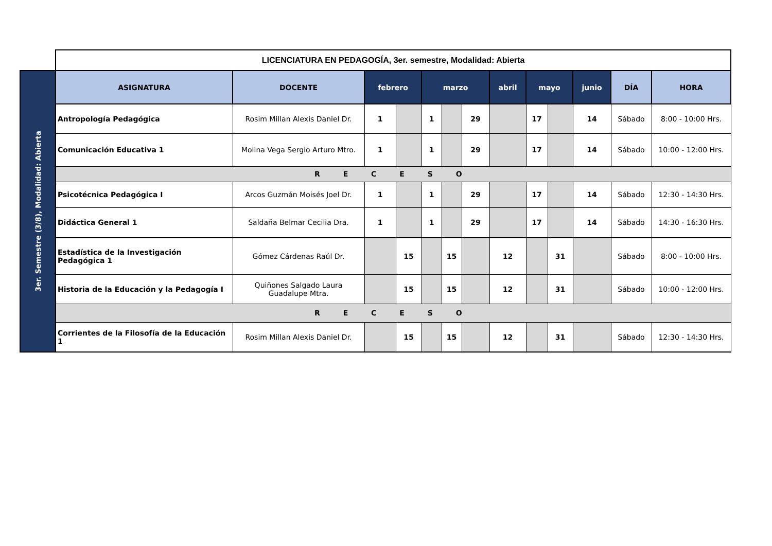| | LICENCIATURA EN PEDAGOGÍA, 3er. semestre, Modalidad: Abierta | | | | | | | | | | | | |
| 3er. Semestre (3/8), Modalidad: Abierta | ASIGNATURA | DOCENTE | febrero | | marzo | | | abril | mayo | | junio | DÍA | HORA |
| | Antropología Pedagógica | Rosim Millan Alexis Daniel Dr. | 1 | | 1 | | 29 | | 17 | | 14 | Sábado | 8:00 - 10:00 Hrs. |
| | Comunicación Educativa 1 | Molina Vega Sergio Arturo Mtro. | 1 | | 1 | | 29 | | 17 | | 14 | Sábado | 10:00 - 12:00 Hrs. |
| | R E C E S O | | | | | | | | | | | | |
| | Psicotécnica Pedagógica I | Arcos Guzmán Moisés Joel Dr. | 1 | | 1 | | 29 | | 17 | | 14 | Sábado | 12:30 - 14:30 Hrs. |
| | Didáctica General 1 | Saldaña Belmar Cecilia Dra. | 1 | | 1 | | 29 | | 17 | | 14 | Sábado | 14:30 - 16:30 Hrs. |
| | Estadística de la Investigación Pedagógica 1 | Gómez Cárdenas Raúl Dr. | | 15 | | 15 | | 12 | | 31 | | Sábado | 8:00 - 10:00 Hrs. |
| | Historia de la Educación y la Pedagogía I | Quiñones Salgado Laura Guadalupe Mtra. | | 15 | | 15 | | 12 | | 31 | | Sábado | 10:00 - 12:00 Hrs. |
| | R E C E S O | | | | | | | | | | | | |
| | Corrientes de la Filosofía de la Educación 1 | Rosim Millan Alexis Daniel Dr. | | 15 | | 15 | | 12 | | 31 | | Sábado | 12:30 - 14:30 Hrs. |